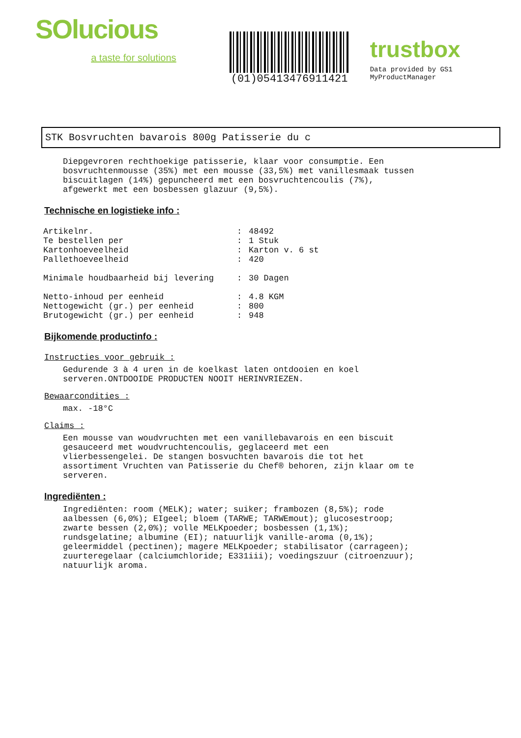SOlucious
a taste for solutions
(01)05413476911421
trustbox
Data provided by GS1 MyProductManager
STK Bosvruchten bavarois 800g Patisserie du c
Diepgevroren rechthoekige patisserie, klaar voor consumptie. Een
bosvruchtenmousse (35%) met een mousse (33,5%) met vanillesmaak tussen
biscuitlagen (14%) gepuncheerd met een bosvruchtencoulis (7%),
afgewerkt met een bosbessen glazuur (9,5%).
Technische en logistieke info :
| Artikelnr. | : | 48492 |
| Te bestellen per | : | 1 Stuk |
| Kartonhoeveelheid | : | Karton v. 6 st |
| Pallethoeveelheid | : | 420 |
| Minimale houdbaarheid bij levering | : | 30 Dagen |
| Netto-inhoud per eenheid | : | 4.8 KGM |
| Nettogewicht (gr.) per eenheid | : | 800 |
| Brutogewicht (gr.) per eenheid | : | 948 |
Bijkomende productinfo :
Instructies voor gebruik :
Gedurende 3 à 4 uren in de koelkast laten ontdooien en koel
serveren.ONTDOOIDE PRODUCTEN NOOIT HERINVRIEZEN.
Bewaarcondities :
max. -18°C
Claims :
Een mousse van woudvruchten met een vanillebavarois en een biscuit
gesauceerd met woudvruchtencoulis, geglaceerd met een
vlierbessengelei. De stangen bosvuchten bavarois die tot het
assortiment Vruchten van Patisserie du Chef® behoren, zijn klaar om te
serveren.
Ingrediënten :
Ingrediënten: room (MELK); water; suiker; frambozen (8,5%); rode
aalbessen (6,0%); EIgeel; bloem (TARWE; TARWEmout); glucosestroop;
zwarte bessen (2,0%); volle MELKpoeder; bosbessen (1,1%);
rundsgelatine; albumine (EI); natuurlijk vanille-aroma (0,1%);
geleermiddel (pectinen); magere MELKpoeder; stabilisator (carrageen);
zuurteregelaar (calciumchloride; E331iii); voedingszuur (citroenzuur);
natuurlijk aroma.